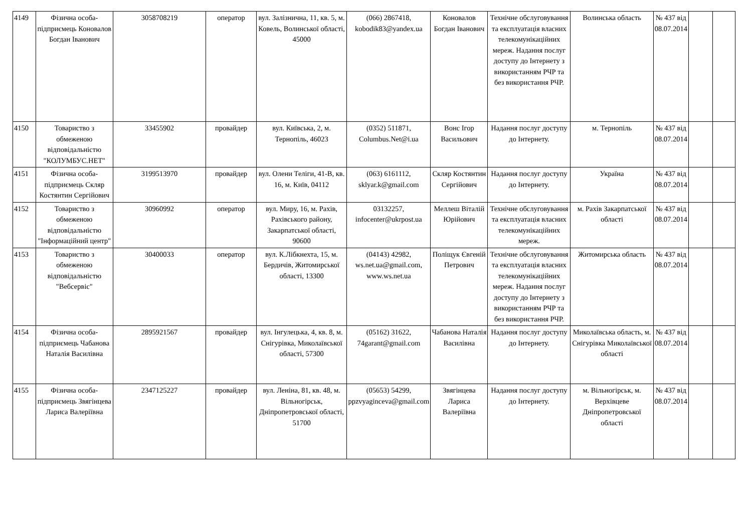| 4149 | Фізична особа-підприємець Коновалов Богдан Іванович | 3058708219 | оператор | вул. Залізнична, 11, кв. 5, м. Ковель, Волинської області, 45000 | (066) 2867418, kobodik83@yandex.ua | Коновалов Богдан Іванович | Технічне обслуговування та експлуатація власних телекомунікаційних мереж. Надання послуг доступу до Інтернету з використанням РЧР та без використання РЧР. | Волинська область | № 437 від 08.07.2014 | | |
| 4150 | Товариство з обмеженою відповідальністю "КОЛУМБУС.НЕТ" | 33455902 | провайдер | вул. Київська, 2, м. Тернопіль, 46023 | (0352) 511871, Columbus.Net@i.ua | Вонс Ігор Васильович | Надання послуг доступу до Інтернету. | м. Тернопіль | № 437 від 08.07.2014 | | |
| 4151 | Фізична особа-підприємець Скляр Костянтин Сергійович | 3199513970 | провайдер | вул. Олени Теліги, 41-В, кв. 16, м. Київ, 04112 | (063) 6161112, sklyar.k@gmail.com | Скляр Костянтин Сергійович | Надання послуг доступу до Інтернету. | Україна | № 437 від 08.07.2014 | | |
| 4152 | Товариство з обмеженою відповідальністю "Інформаційний центр" | 30960992 | оператор | вул. Миру, 16, м. Рахів, Рахівського району, Закарпатської області, 90600 | 03132257, infocenter@ukrpost.ua | Меллеш Віталій Юрійович | Технічне обслуговування та експлуатація власних телекомунікаційних мереж. | м. Рахів Закарпатської області | № 437 від 08.07.2014 | | |
| 4153 | Товариство з обмеженою відповідальністю "Вебсервіс" | 30400033 | оператор | вул. К.Лібкнехта, 15, м. Бердичів, Житомирської області, 13300 | (04143) 42982, ws.net.ua@gmail.com, www.ws.net.ua | Поліщук Євгеній Петрович | Технічне обслуговування та експлуатація власних телекомунікаційних мереж. Надання послуг доступу до Інтернету з використанням РЧР та без використання РЧР. | Житомирська область | № 437 від 08.07.2014 | | |
| 4154 | Фізична особа-підприємець Чабанова Наталія Василівна | 2895921567 | провайдер | вул. Інгулецька, 4, кв. 8, м. Снігурівка, Миколаївської області, 57300 | (05162) 31622, 74garant@gmail.com | Чабанова Наталія Василівна | Надання послуг доступу до Інтернету. | Миколаївська область, м. Снігурівка Миколаївської області | № 437 від 08.07.2014 | | |
| 4155 | Фізична особа-підприємець Звягінцева Лариса Валеріївна | 2347125227 | провайдер | вул. Леніна, 81, кв. 48, м. Вільногірськ, Дніпропетровської області, 51700 | (05653) 54299, ppzvyaginceva@gmail.com | Звягінцева Лариса Валеріївна | Надання послуг доступу до Інтернету. | м. Вільногірськ, м. Верхівцеве Дніпропетровської області | № 437 від 08.07.2014 | | |